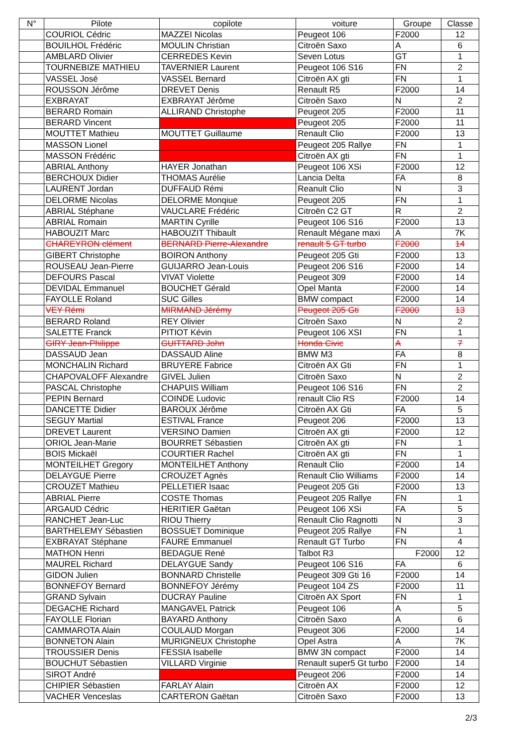| N° | Pilote | copilote | voiture | Groupe | Classe |
| --- | --- | --- | --- | --- | --- |
| | COURIOL Cédric | MAZZEI Nicolas | Peugeot 106 | F2000 | 12 |
| | BOUILHOL Frédéric | MOULIN Christian | Citroën Saxo | A | 6 |
| | AMBLARD Olivier | CERREDES Kevin | Seven Lotus | GT | 1 |
| | TOURNEBIZE MATHIEU | TAVERNIER Laurent | Peugeot 106 S16 | FN | 2 |
| | VASSEL José | VASSEL Bernard | Citroën AX gti | FN | 1 |
| | ROUSSON Jérôme | DREVET Denis | Renault R5 | F2000 | 14 |
| | EXBRAYAT | EXBRAYAT Jérôme | Citroën Saxo | N | 2 |
| | BERARD Romain | ALLIRAND Christophe | Peugeot 205 | F2000 | 11 |
| | BERARD Vincent | | Peugeot 205 | F2000 | 11 |
| | MOUTTET Mathieu | MOUTTET Guillaume | Renault Clio | F2000 | 13 |
| | MASSON Lionel | | Peugeot 205 Rallye | FN | 1 |
| | MASSON Frédéric | | Citroën AX gti | FN | 1 |
| | ABRIAL Anthony | HAYER Jonathan | Peugeot 106 XSi | F2000 | 12 |
| | BERCHOUX Didier | THOMAS Aurélie | Lancia Delta | FA | 8 |
| | LAURENT Jordan | DUFFAUD Rémi | Reanult Clio | N | 3 |
| | DELORME Nicolas | DELORME Monqiue | Peugeot 205 | FN | 1 |
| | ABRIAL Stéphane | VAUCLARE Frédéric | Citroën C2 GT | R | 2 |
| | ABRIAL Romain | MARTIN Cyrille | Peugeot 106 S16 | F2000 | 13 |
| | HABOUZIT Marc | HABOUZIT Thibault | Renault Mégane maxi | A | 7K |
| | CHAREYRON clément | BERNARD Pierre-Alexandre | renault 5 GT turbo | F2000 | 14 |
| | GIBERT Christophe | BOIRON Anthony | Peugeot 205 Gti | F2000 | 13 |
| | ROUSEAU Jean-Pierre | GUIJARRO Jean-Louis | Peugeot 206 S16 | F2000 | 14 |
| | DEFOURS Pascal | VIVAT Violette | Peugeot 309 | F2000 | 14 |
| | DEVIDAL Emmanuel | BOUCHET Gérald | Opel Manta | F2000 | 14 |
| | FAYOLLE Roland | SUC Gilles | BMW compact | F2000 | 14 |
| | VEY Rémi | MIRMAND Jérémy | Peugeot 205 Gti | F2000 | 13 |
| | BERARD Roland | REY Olivier | Citroën Saxo | N | 2 |
| | SALETTE Franck | PITIOT Kévin | Peugeot 106 XSI | FN | 1 |
| | GIRY Jean-Philippe | GUITTARD John | Honda Civic | A | 7 |
| | DASSAUD Jean | DASSAUD Aline | BMW M3 | FA | 8 |
| | MONCHALIN Richard | BRUYERE Fabrice | Citroën AX Gti | FN | 1 |
| | CHAPOVALOFF Alexandre | GIVEL Julien | Citroën Saxo | N | 2 |
| | PASCAL Christophe | CHAPUIS William | Peugeot 106 S16 | FN | 2 |
| | PEPIN Bernard | COINDE Ludovic | renault Clio RS | F2000 | 14 |
| | DANCETTE Didier | BAROUX Jérôme | Citroën AX Gti | FA | 5 |
| | SEGUY Martial | ESTIVAL France | Peugeot 206 | F2000 | 13 |
| | DREVET Laurent | VERSINO Damien | Citroën AX gti | F2000 | 12 |
| | ORIOL Jean-Marie | BOURRET Sébastien | Citroën AX gti | FN | 1 |
| | BOIS Mickaël | COURTIER Rachel | Citroën AX gti | FN | 1 |
| | MONTEILHET Gregory | MONTEILHET Anthony | Renault Clio | F2000 | 14 |
| | DELAYGUE Pierre | CROUZET Agnès | Renault Clio Williams | F2000 | 14 |
| | CROUZET Mathieu | PELLETIER Isaac | Peugeot 205 Gti | F2000 | 13 |
| | ABRIAL Pierre | COSTE Thomas | Peugeot 205 Rallye | FN | 1 |
| | ARGAUD Cédric | HERITIER Gaëtan | Peugeot 106 XSi | FA | 5 |
| | RANCHET Jean-Luc | RIOU Thierry | Renault Clio Ragnotti | N | 3 |
| | BARTHELEMY Sébastien | BOSSUET Dominique | Peugeot 205 Rallye | FN | 1 |
| | EXBRAYAT Stéphane | FAURE Emmanuel | Renault GT Turbo | FN | 4 |
| | MATHON Henri | BEDAGUE René | Talbot R3 | F2000 | 12 |
| | MAUREL Richard | DELAYGUE Sandy | Peugeot 106 S16 | FA | 6 |
| | GIDON Julien | BONNARD Christelle | Peugeot 309 Gti 16 | F2000 | 14 |
| | BONNEFOY Bernard | BONNEFOY Jérémy | Peugeot 104 ZS | F2000 | 11 |
| | GRAND Sylvain | DUCRAY Pauline | Citroën AX Sport | FN | 1 |
| | DEGACHE Richard | MANGAVEL Patrick | Peugeot 106 | A | 5 |
| | FAYOLLE Florian | BAYARD Anthony | Citroën Saxo | A | 6 |
| | CAMMAROTA Alain | COULAUD Morgan | Peugeot 306 | F2000 | 14 |
| | BONNETON Alain | MURIGNEUX Christophe | Opel Astra | A | 7K |
| | TROUSSIER Denis | FESSIA Isabelle | BMW 3N compact | F2000 | 14 |
| | BOUCHUT Sébastien | VILLARD Virginie | Renault super5 Gt turbo | F2000 | 14 |
| | SIROT André | | Peugeot 206 | F2000 | 14 |
| | CHIPIER Sébastien | FARLAY Alain | Citroën AX | F2000 | 12 |
| | VACHER Venceslas | CARTERON Gaëtan | Citroën Saxo | F2000 | 13 |
2/3